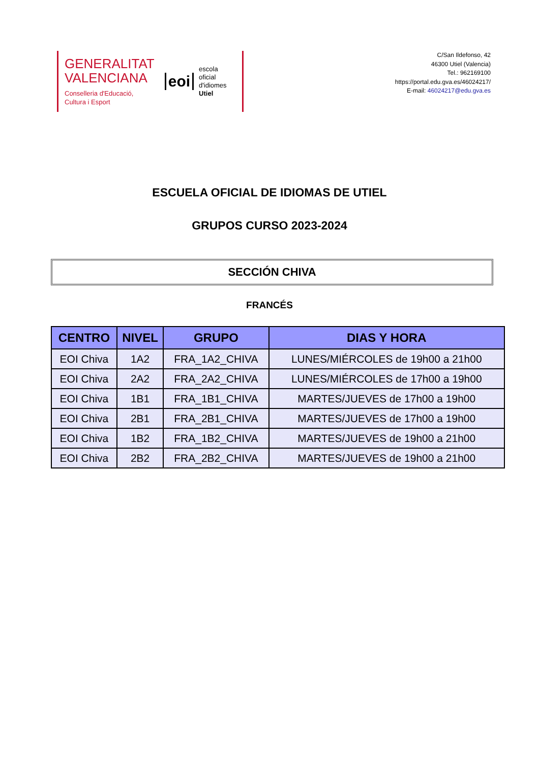GENERALITAT
VALENCIANA
Conselleria d'Educació,
Cultura i Esport
eoi escola
oficial
d'idiomes
Utiel
C/San Ildefonso, 42
46300 Utiel (Valencia)
Tel.: 962169100
https://portal.edu.gva.es/46024217/
E-mail: 46024217@edu.gva.es
ESCUELA OFICIAL DE IDIOMAS DE UTIEL
GRUPOS CURSO 2023-2024
SECCIÓN CHIVA
FRANCÉS
| CENTRO | NIVEL | GRUPO | DIAS Y HORA |
| --- | --- | --- | --- |
| EOI Chiva | 1A2 | FRA_1A2_CHIVA | LUNES/MIÉRCOLES de 19h00 a 21h00 |
| EOI Chiva | 2A2 | FRA_2A2_CHIVA | LUNES/MIÉRCOLES de 17h00 a 19h00 |
| EOI Chiva | 1B1 | FRA_1B1_CHIVA | MARTES/JUEVES de 17h00 a 19h00 |
| EOI Chiva | 2B1 | FRA_2B1_CHIVA | MARTES/JUEVES de 17h00 a 19h00 |
| EOI Chiva | 1B2 | FRA_1B2_CHIVA | MARTES/JUEVES de 19h00 a 21h00 |
| EOI Chiva | 2B2 | FRA_2B2_CHIVA | MARTES/JUEVES de 19h00 a 21h00 |